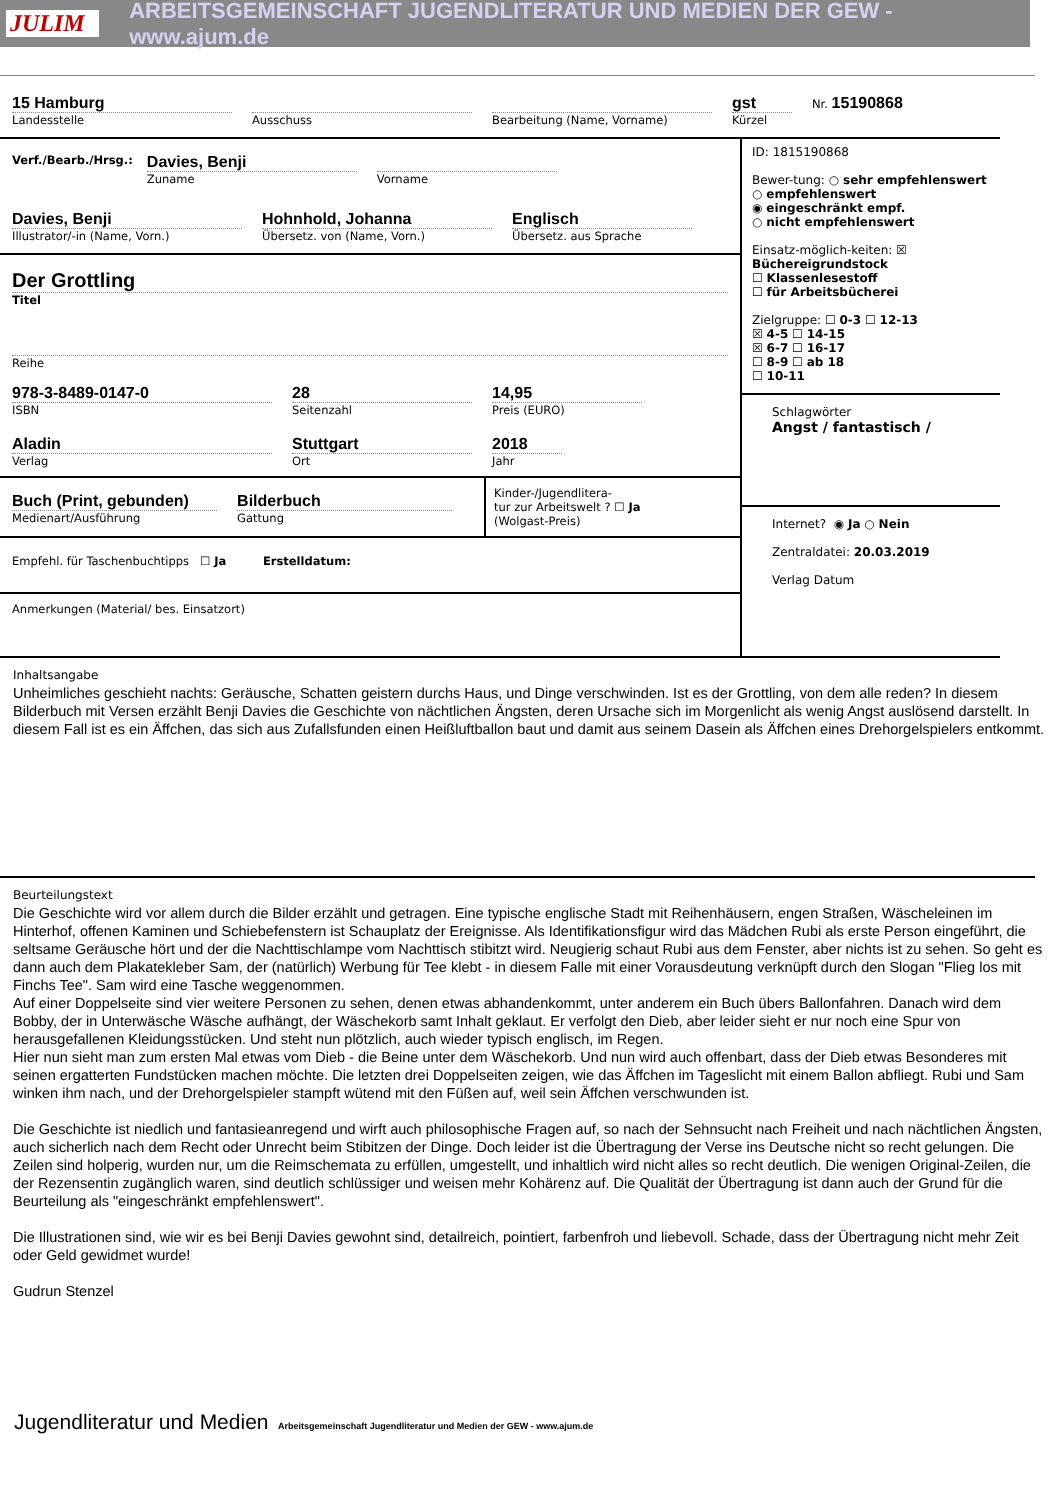JULIM
ARBEITSGEMEINSCHAFT JUGENDLITERATUR UND MEDIEN DER GEW - www.ajum.de
15 Hamburg
Landesstelle
Ausschuss Bearbeitung (Name, Vorname)
gst
Kürzel
Nr. 15190868
Verf./Bearb./Hrsg.:
Davies, Benji
Zuname
Vorname
Davies, Benji
Illustrator/-in (Name, Vorn.)
Hohnhold, Johanna
Übersetz. von (Name, Vorn.)
Englisch
Übersetz. aus Sprache
Der Grottling
Titel
Reihe
978-3-8489-0147-0
ISBN
28
Seitenzahl
14,95
Preis (EURO)
Aladin
Verlag
Stuttgart
Ort
2018
Jahr
Buch (Print, gebunden)
Medienart/Ausführung
Bilderbuch
Gattung
Kinder-/Jugendlitera-
tur zur Arbeitswelt ? ☐ Ja
(Wolgast-Preis)
Empfehl. für Taschenbuchtipps ☐ Ja Erstelldatum:
Anmerkungen (Material/ bes. Einsatzort)
ID: 1815190868
Bewer-tung: ○ sehr empfehlenswert
○ empfehlenswert
◉ eingeschränkt empf.
○ nicht empfehlenswert
Einsatz-möglich-keiten: ☒ Büchereigrundstock
☐ Klassenlesestoff
☐ für Arbeitsbücherei
Zielgruppe: ☐ 0-3 ☐ 12-13
☒ 4-5 ☐ 14-15
☒ 6-7 ☐ 16-17
☐ 8-9 ☐ ab 18
☐ 10-11
Schlagwörter
Angst / fantastisch /
Internet? ◉ Ja ○ Nein
Zentraldatei: 20.03.2019
Verlag Datum
Inhaltsangabe
Unheimliches geschieht nachts: Geräusche, Schatten geistern durchs Haus, und Dinge verschwinden. Ist es der Grottling, von dem alle reden? In diesem Bilderbuch mit Versen erzählt Benji Davies die Geschichte von nächtlichen Ängsten, deren Ursache sich im Morgenlicht als wenig Angst auslösend darstellt. In diesem Fall ist es ein Äffchen, das sich aus Zufallsfunden einen Heißluftballon baut und damit aus seinem Dasein als Äffchen eines Drehorgelspielers entkommt.
Beurteilungstext
Die Geschichte wird vor allem durch die Bilder erzählt und getragen. Eine typische englische Stadt mit Reihenhäusern, engen Straßen, Wäscheleinen im Hinterhof, offenen Kaminen und Schiebefenstern ist Schauplatz der Ereignisse. Als Identifikationsfigur wird das Mädchen Rubi als erste Person eingeführt, die seltsame Geräusche hört und der die Nachttischlampe vom Nachttisch stibitzt wird. Neugierig schaut Rubi aus dem Fenster, aber nichts ist zu sehen. So geht es dann auch dem Plakatekleber Sam, der (natürlich) Werbung für Tee klebt - in diesem Falle mit einer Vorausdeutung verknüpft durch den Slogan "Flieg los mit Finchs Tee". Sam wird eine Tasche weggenommen.
Auf einer Doppelseite sind vier weitere Personen zu sehen, denen etwas abhandenkommt, unter anderem ein Buch übers Ballonfahren. Danach wird dem Bobby, der in Unterwäsche Wäsche aufhängt, der Wäschekorb samt Inhalt geklaut. Er verfolgt den Dieb, aber leider sieht er nur noch eine Spur von herausgefallenen Kleidungsstücken. Und steht nun plötzlich, auch wieder typisch englisch, im Regen.
Hier nun sieht man zum ersten Mal etwas vom Dieb - die Beine unter dem Wäschekorb. Und nun wird auch offenbart, dass der Dieb etwas Besonderes mit seinen ergatterten Fundstücken machen möchte. Die letzten drei Doppelseiten zeigen, wie das Äffchen im Tageslicht mit einem Ballon abfliegt. Rubi und Sam winken ihm nach, und der Drehorgelspieler stampft wütend mit den Füßen auf, weil sein Äffchen verschwunden ist.
Die Geschichte ist niedlich und fantasieanregend und wirft auch philosophische Fragen auf, so nach der Sehnsucht nach Freiheit und nach nächtlichen Ängsten, auch sicherlich nach dem Recht oder Unrecht beim Stibitzen der Dinge. Doch leider ist die Übertragung der Verse ins Deutsche nicht so recht gelungen. Die Zeilen sind holperig, wurden nur, um die Reimschemata zu erfüllen, umgestellt, und inhaltlich wird nicht alles so recht deutlich. Die wenigen Original-Zeilen, die der Rezensentin zugänglich waren, sind deutlich schlüssiger und weisen mehr Kohärenz auf. Die Qualität der Übertragung ist dann auch der Grund für die Beurteilung als "eingeschränkt empfehlenswert".
Die Illustrationen sind, wie wir es bei Benji Davies gewohnt sind, detailreich, pointiert, farbenfroh und liebevoll. Schade, dass der Übertragung nicht mehr Zeit oder Geld gewidmet wurde!
Gudrun Stenzel
Jugendliteratur und Medien Arbeitsgemeinschaft Jugendliteratur und Medien der GEW - www.ajum.de